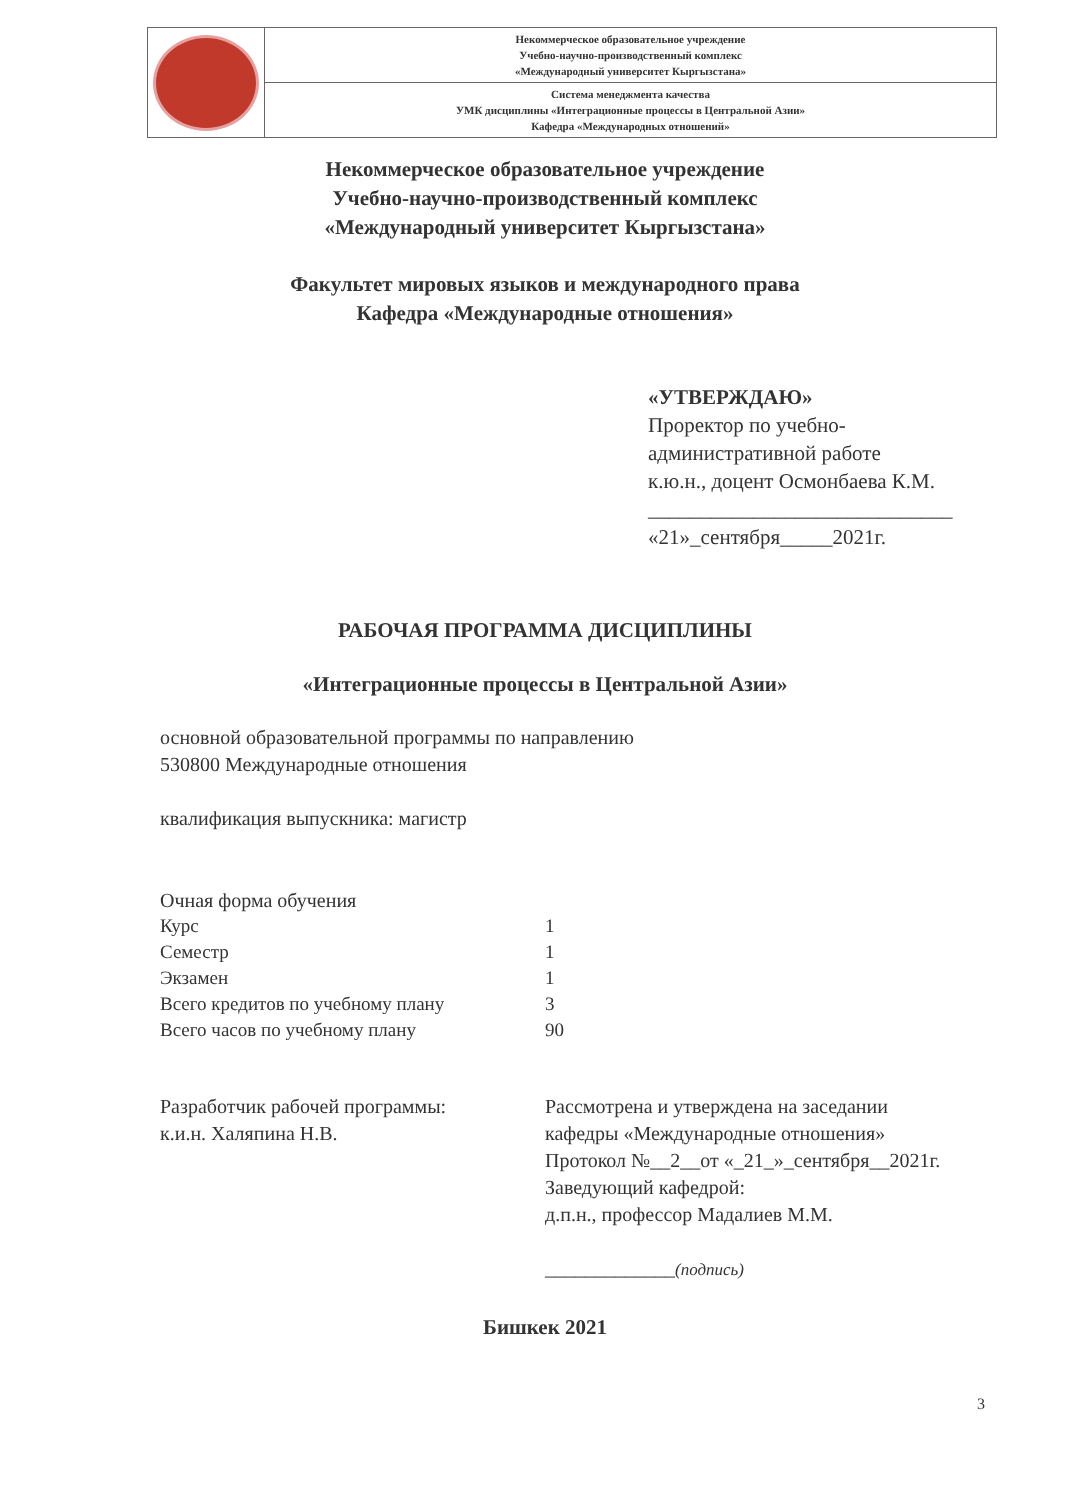| | Некоммерческое образовательное учреждение Учебно-научно-производственный комплекс «Международный университет Кыргызстана» |
| | Система менеджмента качества УМК дисциплины «Интеграционные процессы в Центральной Азии» Кафедра «Международных отношений» |
Некоммерческое образовательное учреждение
Учебно-научно-производственный комплекс
«Международный университет Кыргызстана»
Факультет мировых языков и международного права
Кафедра «Международные отношения»
«УТВЕРЖДАЮ»
Проректор по учебно-
административной работе
к.ю.н., доцент Осмонбаева К.М.
_____________________________
«21»_сентября_____2021г.
РАБОЧАЯ ПРОГРАММА ДИСЦИПЛИНЫ
«Интеграционные процессы в Центральной Азии»
основной образовательной программы по направлению
530800 Международные отношения
квалификация выпускника: магистр
| Очная форма обучения | |
| Курс | 1 |
| Семестр | 1 |
| Экзамен | 1 |
| Всего кредитов по учебному плану | 3 |
| Всего часов по учебному плану | 90 |
Разработчик рабочей программы:
к.и.н. Халяпина Н.В.
Рассмотрена и утверждена на заседании
кафедры «Международные отношения»
Протокол №__2__от «_21_»_сентября__2021г.
Заведующий кафедрой:
д.п.н., профессор Мадалиев М.М.
_____________(подпись)
Бишкек 2021
3